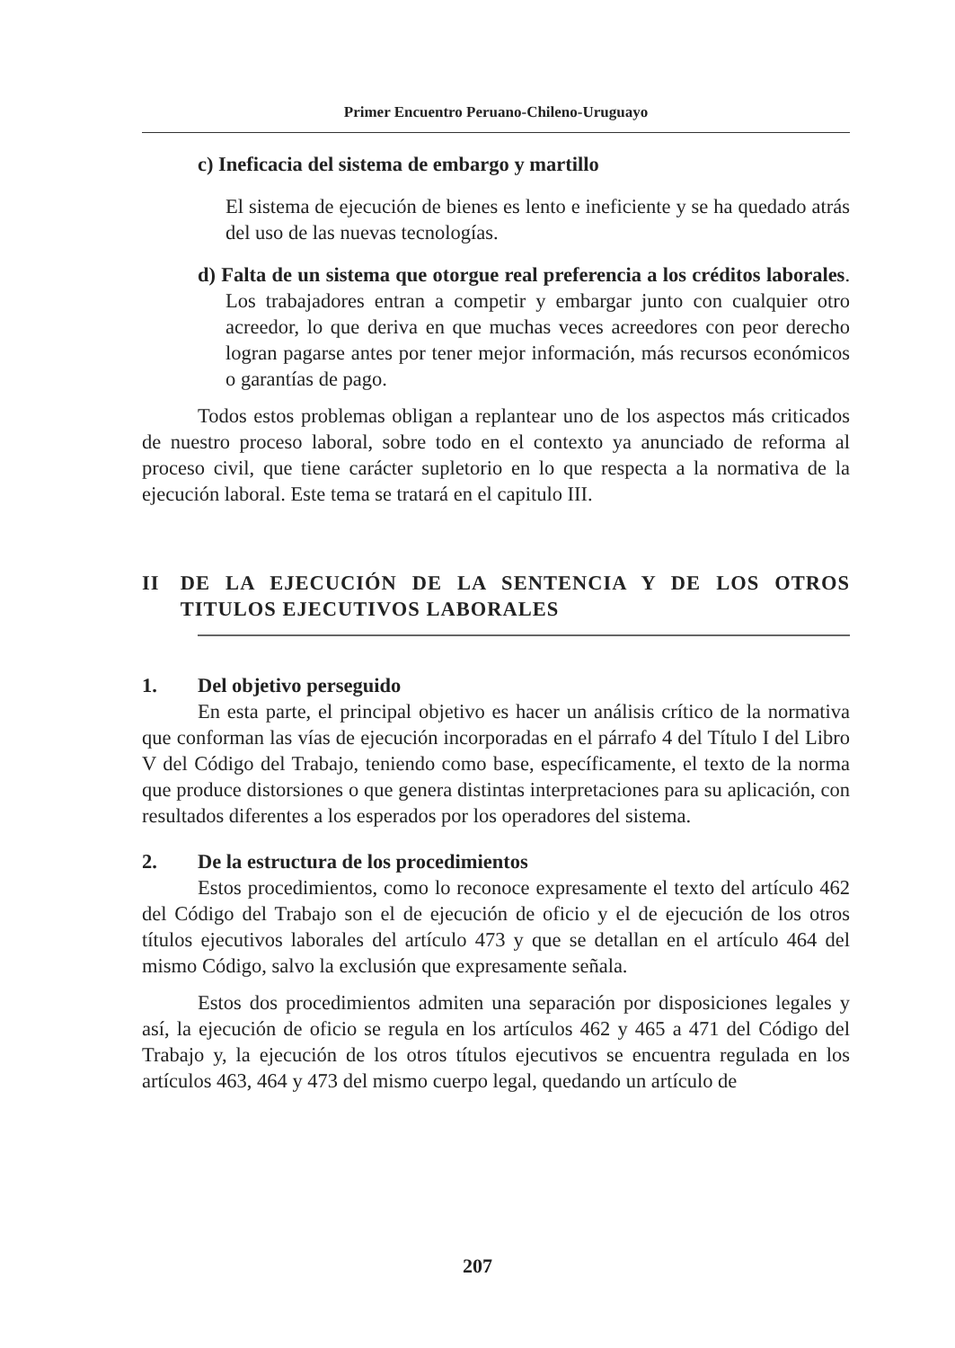Primer Encuentro Peruano-Chileno-Uruguayo
c) Ineficacia del sistema de embargo y martillo
El sistema de ejecución de bienes es lento e ineficiente y se ha quedado atrás del uso de las nuevas tecnologías.
d) Falta de un sistema que otorgue real preferencia a los créditos laborales. Los trabajadores entran a competir y embargar junto con cualquier otro acreedor, lo que deriva en que muchas veces acreedores con peor derecho logran pagarse antes por tener mejor información, más recursos económicos o garantías de pago.
Todos estos problemas obligan a replantear uno de los aspectos más criticados de nuestro proceso laboral, sobre todo en el contexto ya anunciado de reforma al proceso civil, que tiene carácter supletorio en lo que respecta a la normativa de la ejecución laboral. Este tema se tratará en el capitulo III.
II DE LA EJECUCIÓN DE LA SENTENCIA Y DE LOS OTROS TITULOS EJECUTIVOS LABORALES
1. Del objetivo perseguido
En esta parte, el principal objetivo es hacer un análisis crítico de la normativa que conforman las vías de ejecución incorporadas en el párrafo 4 del Título I del Libro V del Código del Trabajo, teniendo como base, específicamente, el texto de la norma que produce distorsiones o que genera distintas interpretaciones para su aplicación, con resultados diferentes a los esperados por los operadores del sistema.
2. De la estructura de los procedimientos
Estos procedimientos, como lo reconoce expresamente el texto del artículo 462 del Código del Trabajo son el de ejecución de oficio y el de ejecución de los otros títulos ejecutivos laborales del artículo 473 y que se detallan en el artículo 464 del mismo Código, salvo la exclusión que expresamente señala.
Estos dos procedimientos admiten una separación por disposiciones legales y así, la ejecución de oficio se regula en los artículos 462 y 465 a 471 del Código del Trabajo y, la ejecución de los otros títulos ejecutivos se encuentra regulada en los artículos 463, 464 y 473 del mismo cuerpo legal, quedando un artículo de
207